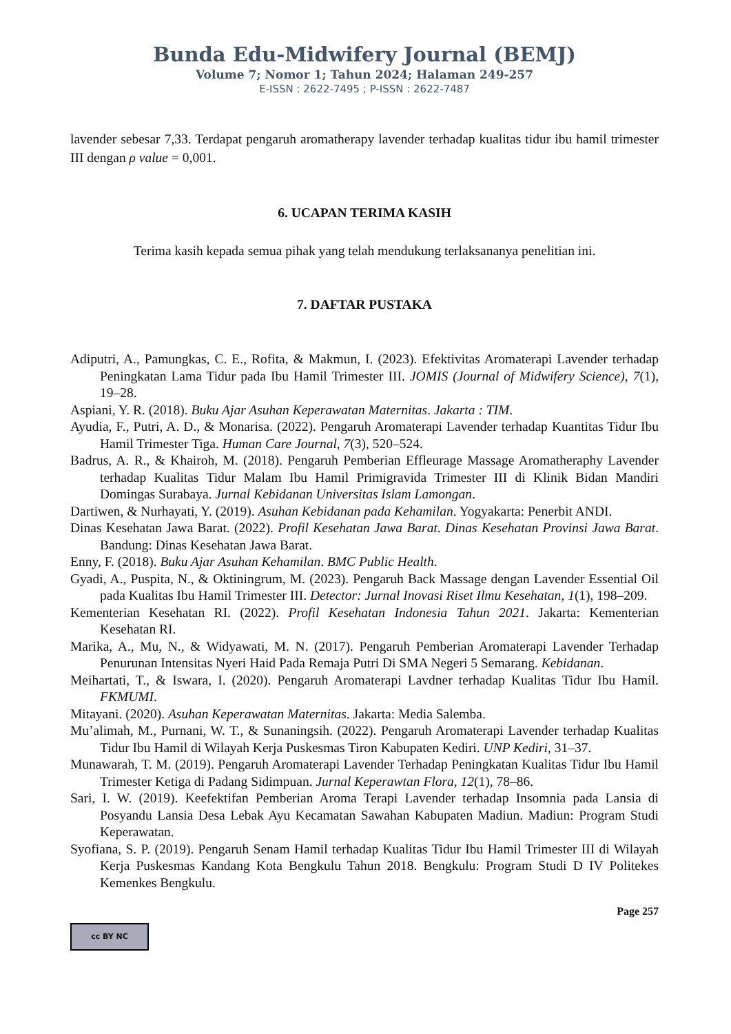Bunda Edu-Midwifery Journal (BEMJ)
Volume 7; Nomor 1; Tahun 2024; Halaman 249-257
E-ISSN : 2622-7495 ; P-ISSN : 2622-7487
lavender sebesar 7,33. Terdapat pengaruh aromatherapy lavender terhadap kualitas tidur ibu hamil trimester III dengan ρ value = 0,001.
6. UCAPAN TERIMA KASIH
Terima kasih kepada semua pihak yang telah mendukung terlaksananya penelitian ini.
7. DAFTAR PUSTAKA
Adiputri, A., Pamungkas, C. E., Rofita, & Makmun, I. (2023). Efektivitas Aromaterapi Lavender terhadap Peningkatan Lama Tidur pada Ibu Hamil Trimester III. JOMIS (Journal of Midwifery Science), 7(1), 19–28.
Aspiani, Y. R. (2018). Buku Ajar Asuhan Keperawatan Maternitas. Jakarta : TIM.
Ayudia, F., Putri, A. D., & Monarisa. (2022). Pengaruh Aromaterapi Lavender terhadap Kuantitas Tidur Ibu Hamil Trimester Tiga. Human Care Journal, 7(3), 520–524.
Badrus, A. R., & Khairoh, M. (2018). Pengaruh Pemberian Effleurage Massage Aromatheraphy Lavender terhadap Kualitas Tidur Malam Ibu Hamil Primigravida Trimester III di Klinik Bidan Mandiri Domingas Surabaya. Jurnal Kebidanan Universitas Islam Lamongan.
Dartiwen, & Nurhayati, Y. (2019). Asuhan Kebidanan pada Kehamilan. Yogyakarta: Penerbit ANDI.
Dinas Kesehatan Jawa Barat. (2022). Profil Kesehatan Jawa Barat. Dinas Kesehatan Provinsi Jawa Barat. Bandung: Dinas Kesehatan Jawa Barat.
Enny, F. (2018). Buku Ajar Asuhan Kehamilan. BMC Public Health.
Gyadi, A., Puspita, N., & Oktiningrum, M. (2023). Pengaruh Back Massage dengan Lavender Essential Oil pada Kualitas Ibu Hamil Trimester III. Detector: Jurnal Inovasi Riset Ilmu Kesehatan, 1(1), 198–209.
Kementerian Kesehatan RI. (2022). Profil Kesehatan Indonesia Tahun 2021. Jakarta: Kementerian Kesehatan RI.
Marika, A., Mu, N., & Widyawati, M. N. (2017). Pengaruh Pemberian Aromaterapi Lavender Terhadap Penurunan Intensitas Nyeri Haid Pada Remaja Putri Di SMA Negeri 5 Semarang. Kebidanan.
Meihartati, T., & Iswara, I. (2020). Pengaruh Aromaterapi Lavdner terhadap Kualitas Tidur Ibu Hamil. FKMUMI.
Mitayani. (2020). Asuhan Keperawatan Maternitas. Jakarta: Media Salemba.
Mu’alimah, M., Purnani, W. T., & Sunaningsih. (2022). Pengaruh Aromaterapi Lavender terhadap Kualitas Tidur Ibu Hamil di Wilayah Kerja Puskesmas Tiron Kabupaten Kediri. UNP Kediri, 31–37.
Munawarah, T. M. (2019). Pengaruh Aromaterapi Lavender Terhadap Peningkatan Kualitas Tidur Ibu Hamil Trimester Ketiga di Padang Sidimpuan. Jurnal Keperawtan Flora, 12(1), 78–86.
Sari, I. W. (2019). Keefektifan Pemberian Aroma Terapi Lavender terhadap Insomnia pada Lansia di Posyandu Lansia Desa Lebak Ayu Kecamatan Sawahan Kabupaten Madiun. Madiun: Program Studi Keperawatan.
Syofiana, S. P. (2019). Pengaruh Senam Hamil terhadap Kualitas Tidur Ibu Hamil Trimester III di Wilayah Kerja Puskesmas Kandang Kota Bengkulu Tahun 2018. Bengkulu: Program Studi D IV Politekes Kemenkes Bengkulu.
cc BY NC Page 257